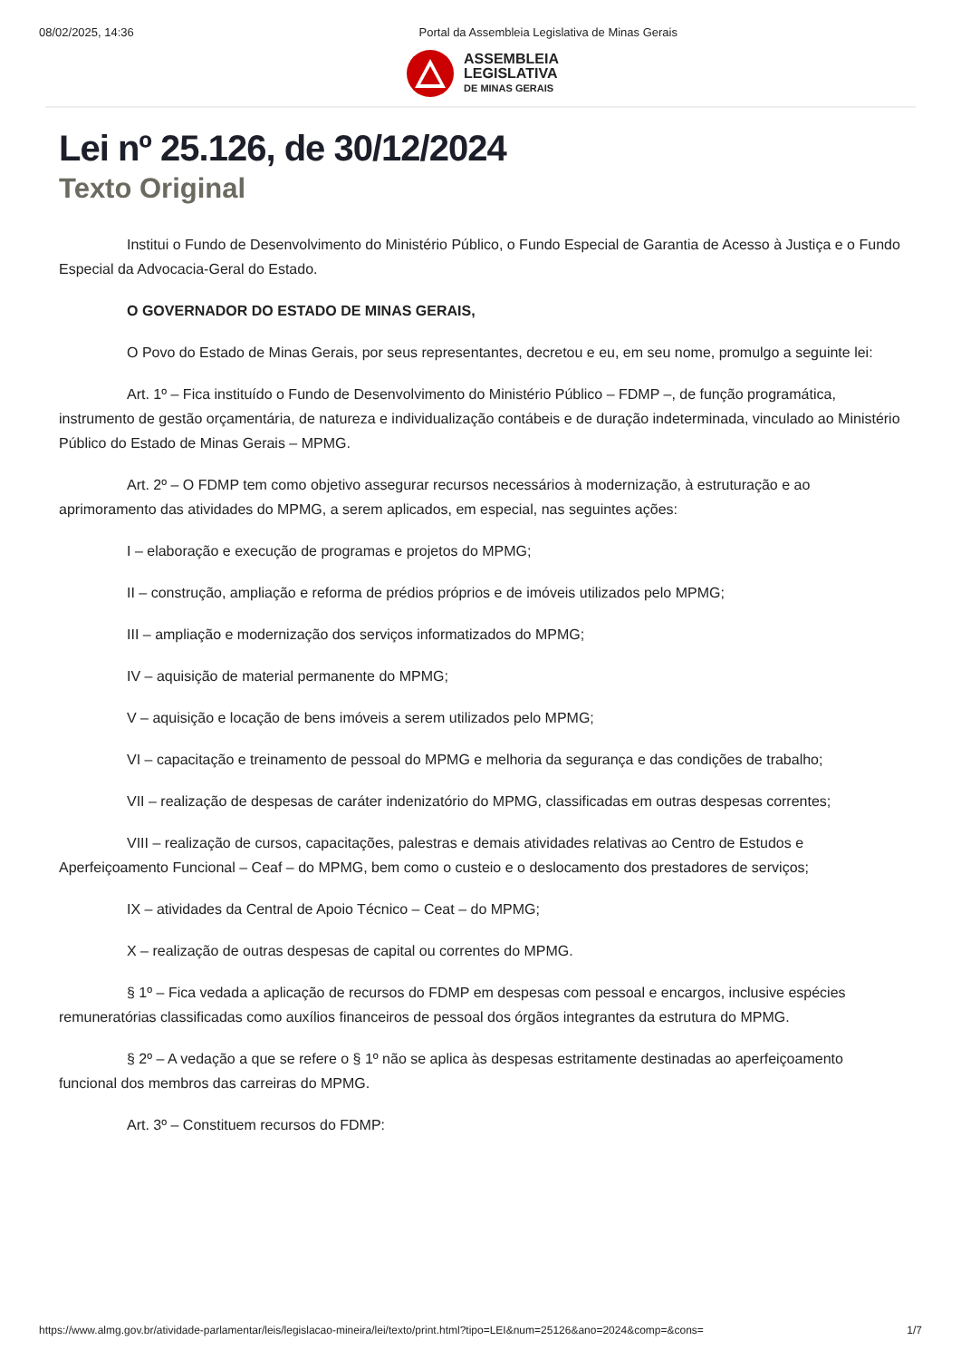08/02/2025, 14:36 Portal da Assembleia Legislativa de Minas Gerais
ASSEMBLEIA
LEGISLATIVA
DE MINAS GERAIS
Lei nº 25.126, de 30/12/2024
Texto Original
Institui o Fundo de Desenvolvimento do Ministério Público, o Fundo Especial de Garantia de Acesso à Justiça e o Fundo Especial da Advocacia-Geral do Estado.
O GOVERNADOR DO ESTADO DE MINAS GERAIS,
O Povo do Estado de Minas Gerais, por seus representantes, decretou e eu, em seu nome, promulgo a seguinte lei:
Art. 1º – Fica instituído o Fundo de Desenvolvimento do Ministério Público – FDMP –, de função programática, instrumento de gestão orçamentária, de natureza e individualização contábeis e de duração indeterminada, vinculado ao Ministério Público do Estado de Minas Gerais – MPMG.
Art. 2º – O FDMP tem como objetivo assegurar recursos necessários à modernização, à estruturação e ao aprimoramento das atividades do MPMG, a serem aplicados, em especial, nas seguintes ações:
I – elaboração e execução de programas e projetos do MPMG;
II – construção, ampliação e reforma de prédios próprios e de imóveis utilizados pelo MPMG;
III – ampliação e modernização dos serviços informatizados do MPMG;
IV – aquisição de material permanente do MPMG;
V – aquisição e locação de bens imóveis a serem utilizados pelo MPMG;
VI – capacitação e treinamento de pessoal do MPMG e melhoria da segurança e das condições de trabalho;
VII – realização de despesas de caráter indenizatório do MPMG, classificadas em outras despesas correntes;
VIII – realização de cursos, capacitações, palestras e demais atividades relativas ao Centro de Estudos e Aperfeiçoamento Funcional – Ceaf – do MPMG, bem como o custeio e o deslocamento dos prestadores de serviços;
IX – atividades da Central de Apoio Técnico – Ceat – do MPMG;
X – realização de outras despesas de capital ou correntes do MPMG.
§ 1º – Fica vedada a aplicação de recursos do FDMP em despesas com pessoal e encargos, inclusive espécies remuneratórias classificadas como auxílios financeiros de pessoal dos órgãos integrantes da estrutura do MPMG.
§ 2º – A vedação a que se refere o § 1º não se aplica às despesas estritamente destinadas ao aperfeiçoamento funcional dos membros das carreiras do MPMG.
Art. 3º – Constituem recursos do FDMP:
https://www.almg.gov.br/atividade-parlamentar/leis/legislacao-mineira/lei/texto/print.html?tipo=LEI&num=25126&ano=2024&comp=&cons= 1/7